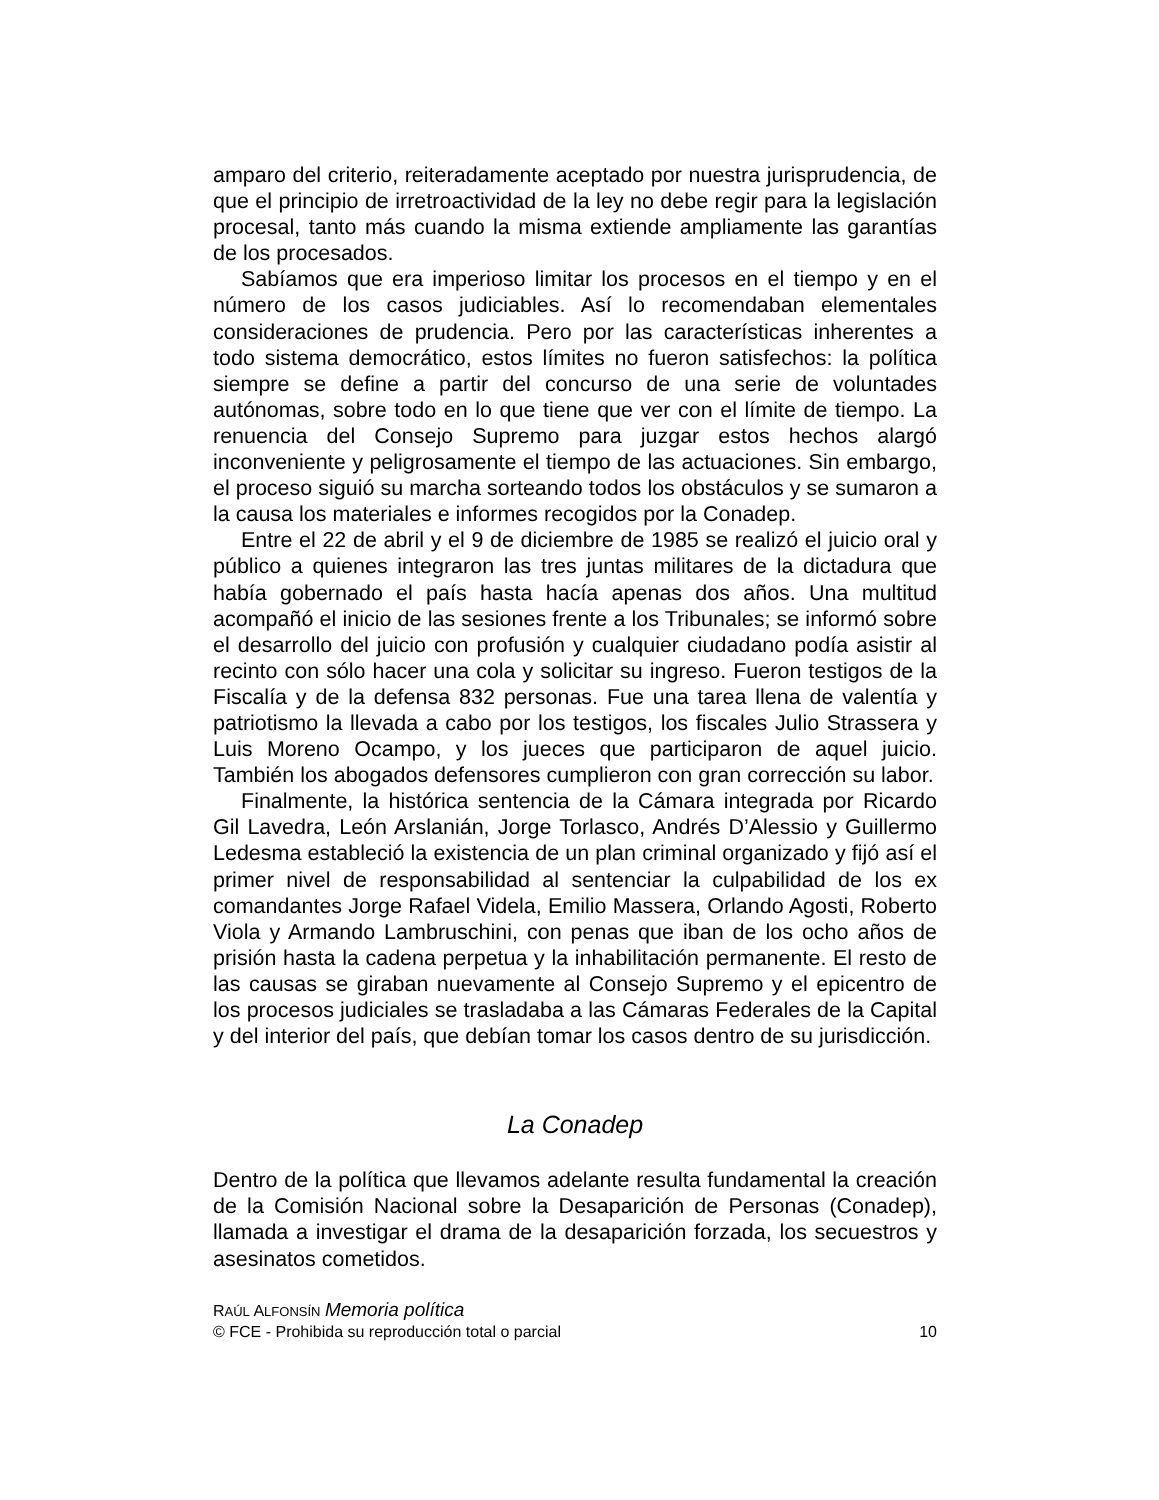amparo del criterio, reiteradamente aceptado por nuestra jurisprudencia, de que el principio de irretroactividad de la ley no debe regir para la legislación procesal, tanto más cuando la misma extiende ampliamente las garantías de los procesados.
Sabíamos que era imperioso limitar los procesos en el tiempo y en el número de los casos judiciables. Así lo recomendaban elementales consideraciones de prudencia. Pero por las características inherentes a todo sistema democrático, estos límites no fueron satisfechos: la política siempre se define a partir del concurso de una serie de voluntades autónomas, sobre todo en lo que tiene que ver con el límite de tiempo. La renuencia del Consejo Supremo para juzgar estos hechos alargó inconveniente y peligrosamente el tiempo de las actuaciones. Sin embargo, el proceso siguió su marcha sorteando todos los obstáculos y se sumaron a la causa los materiales e informes recogidos por la Conadep.
Entre el 22 de abril y el 9 de diciembre de 1985 se realizó el juicio oral y público a quienes integraron las tres juntas militares de la dictadura que había gobernado el país hasta hacía apenas dos años. Una multitud acompañó el inicio de las sesiones frente a los Tribunales; se informó sobre el desarrollo del juicio con profusión y cualquier ciudadano podía asistir al recinto con sólo hacer una cola y solicitar su ingreso. Fueron testigos de la Fiscalía y de la defensa 832 personas. Fue una tarea llena de valentía y patriotismo la llevada a cabo por los testigos, los fiscales Julio Strassera y Luis Moreno Ocampo, y los jueces que participaron de aquel juicio. También los abogados defensores cumplieron con gran corrección su labor.
Finalmente, la histórica sentencia de la Cámara integrada por Ricardo Gil Lavedra, León Arslanián, Jorge Torlasco, Andrés D’Alessio y Guillermo Ledesma estableció la existencia de un plan criminal organizado y fijó así el primer nivel de responsabilidad al sentenciar la culpabilidad de los ex comandantes Jorge Rafael Videla, Emilio Massera, Orlando Agosti, Roberto Viola y Armando Lambruschini, con penas que iban de los ocho años de prisión hasta la cadena perpetua y la inhabilitación permanente. El resto de las causas se giraban nuevamente al Consejo Supremo y el epicentro de los procesos judiciales se trasladaba a las Cámaras Federales de la Capital y del interior del país, que debían tomar los casos dentro de su jurisdicción.
La Conadep
Dentro de la política que llevamos adelante resulta fundamental la creación de la Comisión Nacional sobre la Desaparición de Personas (Conadep), llamada a investigar el drama de la desaparición forzada, los secuestros y asesinatos cometidos.
RAÚL ALFONSÍN Memoria política
© FCE - Prohibida su reproducción total o parcial 10